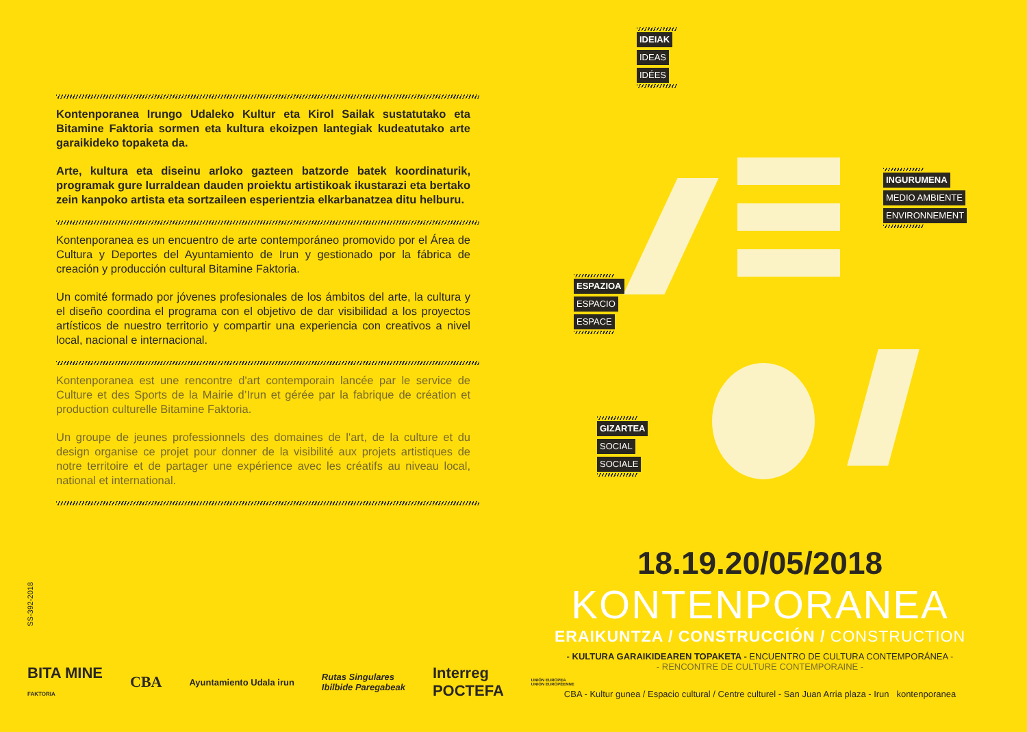Kontenporanea Irungo Udaleko Kultur eta Kirol Sailak sustatutako eta Bitamine Faktoria sormen eta kultura ekoizpen lantegiak kudeatutako arte garaikideko topaketa da.
Arte, kultura eta diseinu arloko gazteen batzorde batek koordinaturik, programak gure lurraldean dauden proiektu artistikoak ikustarazi eta bertako zein kanpoko artista eta sortzaileen esperientzia elkarbanatzea ditu helburu.
Kontenporanea es un encuentro de arte contemporáneo promovido por el Área de Cultura y Deportes del Ayuntamiento de Irun y gestionado por la fábrica de creación y producción cultural Bitamine Faktoria.
Un comité formado por jóvenes profesionales de los ámbitos del arte, la cultura y el diseño coordina el programa con el objetivo de dar visibilidad a los proyectos artísticos de nuestro territorio y compartir una experiencia con creativos a nivel local, nacional e internacional.
Kontenporanea est une rencontre d'art contemporain lancée par le service de Culture et des Sports de la Mairie d’Irun et gérée par la fabrique de création et production culturelle Bitamine Faktoria.
Un groupe de jeunes professionnels des domaines de l'art, de la culture et du design organise ce projet pour donner de la visibilité aux projets artistiques de notre territoire et de partager une expérience avec les créatifs au niveau local, national et international.
IDEIAK
IDEAS
IDÉES
INGURUMENA
MEDIO AMBIENTE
ENVIRONNEMENT
ESPAZIOA
ESPACIO
ESPACE
GIZARTEA
SOCIAL
SOCIALE
18.19.20/05/2018
KONTENPORANEA
ERAIKUNTZA / CONSTRUCCIÓN / CONSTRUCTION
- KULTURA GARAIKIDEAREN TOPAKETA - ENCUENTRO DE CULTURA CONTEMPORÁNEA -
- RENCONTRE DE CULTURE CONTEMPORAINE -
CBA - Kultur gunea / Espacio cultural / Centre culturel - San Juan Arria plaza - Irun kontenporanea
SS-392-2018
BITA MINE
FAKTORIA CBA Ayuntamiento Udala irun Rutas Singulares
Ibilbide Paregabeak Interreg
POCTEFA UNIÓN EUROPEA
UNION EUROPÉENNE